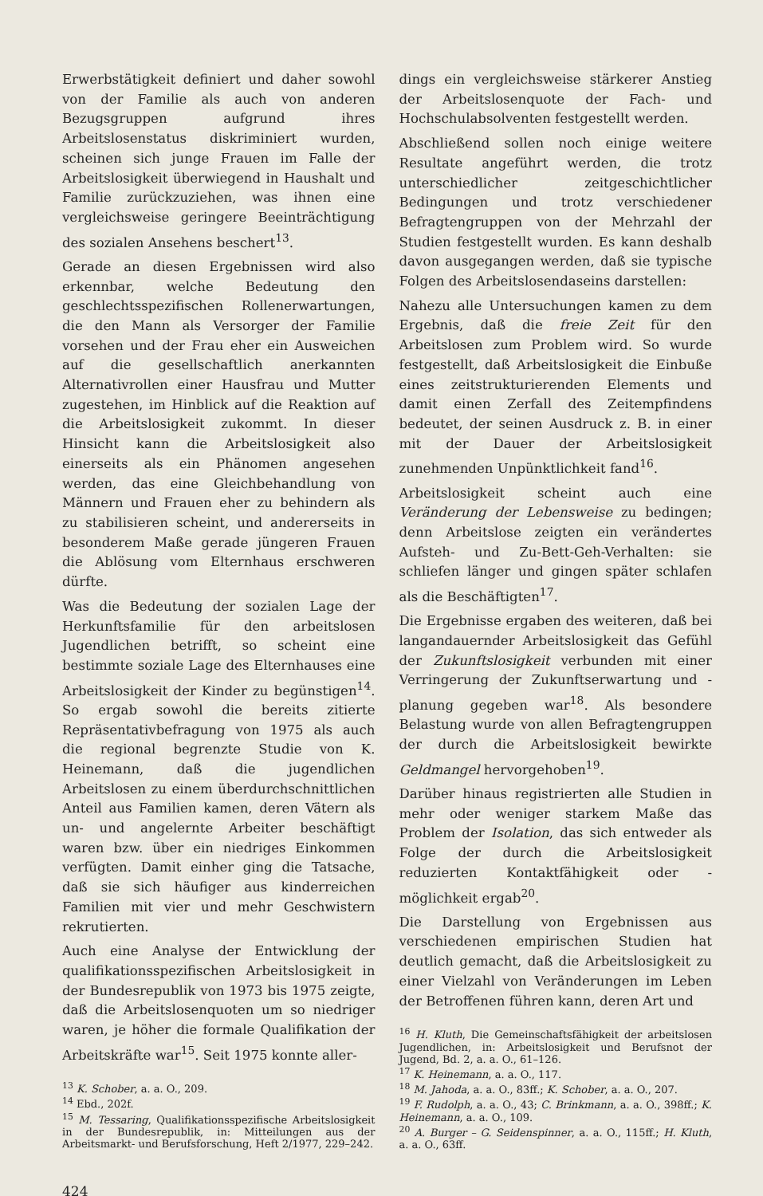Erwerbstätigkeit definiert und daher sowohl von der Familie als auch von anderen Bezugsgruppen aufgrund ihres Arbeitslosenstatus diskriminiert wurden, scheinen sich junge Frauen im Falle der Arbeitslosigkeit überwiegend in Haushalt und Familie zurückzuziehen, was ihnen eine vergleichsweise geringere Beeinträchtigung des sozialen Ansehens beschert<sup>13</sup>.
Gerade an diesen Ergebnissen wird also erkennbar, welche Bedeutung den geschlechtsspezifischen Rollenerwartungen, die den Mann als Versorger der Familie vorsehen und der Frau eher ein Ausweichen auf die gesellschaftlich anerkannten Alternativrollen einer Hausfrau und Mutter zugestehen, im Hinblick auf die Reaktion auf die Arbeitslosigkeit zukommt. In dieser Hinsicht kann die Arbeitslosigkeit also einerseits als ein Phänomen angesehen werden, das eine Gleichbehandlung von Männern und Frauen eher zu behindern als zu stabilisieren scheint, und andererseits in besonderem Maße gerade jüngeren Frauen die Ablösung vom Elternhaus erschweren dürfte.
Was die Bedeutung der sozialen Lage der Herkunftsfamilie für den arbeitslosen Jugendlichen betrifft, so scheint eine bestimmte soziale Lage des Elternhauses eine Arbeitslosigkeit der Kinder zu begünstigen<sup>14</sup>. So ergab sowohl die bereits zitierte Repräsentativbefragung von 1975 als auch die regional begrenzte Studie von K. Heinemann, daß die jugendlichen Arbeitslosen zu einem überdurchschnittlichen Anteil aus Familien kamen, deren Vätern als un- und angelernte Arbeiter beschäftigt waren bzw. über ein niedriges Einkommen verfügten. Damit einher ging die Tatsache, daß sie sich häufiger aus kinderreichen Familien mit vier und mehr Geschwistern rekrutierten.
Auch eine Analyse der Entwicklung der qualifikationsspezifischen Arbeitslosigkeit in der Bundesrepublik von 1973 bis 1975 zeigte, daß die Arbeitslosenquoten um so niedriger waren, je höher die formale Qualifikation der Arbeitskräfte war<sup>15</sup>. Seit 1975 konnte aller-
<sup>13</sup> K. Schober, a. a. O., 209.
<sup>14</sup> Ebd., 202f.
<sup>15</sup> M. Tessaring, Qualifikationsspezifische Arbeitslosigkeit in der Bundesrepublik, in: Mitteilungen aus der Arbeitsmarkt- und Berufsforschung, Heft 2/1977, 229–242.
424
dings ein vergleichsweise stärkerer Anstieg der Arbeitslosenquote der Fach- und Hochschulabsolventen festgestellt werden.
Abschließend sollen noch einige weitere Resultate angeführt werden, die trotz unterschiedlicher zeitgeschichtlicher Bedingungen und trotz verschiedener Befragtengruppen von der Mehrzahl der Studien festgestellt wurden. Es kann deshalb davon ausgegangen werden, daß sie typische Folgen des Arbeitslosendaseins darstellen:
Nahezu alle Untersuchungen kamen zu dem Ergebnis, daß die freie Zeit für den Arbeitslosen zum Problem wird. So wurde festgestellt, daß Arbeitslosigkeit die Einbuße eines zeitstrukturierenden Elements und damit einen Zerfall des Zeitempfindens bedeutet, der seinen Ausdruck z. B. in einer mit der Dauer der Arbeitslosigkeit zunehmenden Unpünktlichkeit fand<sup>16</sup>.
Arbeitslosigkeit scheint auch eine Veränderung der Lebensweise zu bedingen; denn Arbeitslose zeigten ein verändertes Aufsteh- und Zu-Bett-Geh-Verhalten: sie schliefen länger und gingen später schlafen als die Beschäftigten<sup>17</sup>.
Die Ergebnisse ergaben des weiteren, daß bei langandauernder Arbeitslosigkeit das Gefühl der Zukunftslosigkeit verbunden mit einer Verringerung der Zukunftserwartung und -planung gegeben war<sup>18</sup>. Als besondere Belastung wurde von allen Befragtengruppen der durch die Arbeitslosigkeit bewirkte Geldmangel hervorgehoben<sup>19</sup>.
Darüber hinaus registrierten alle Studien in mehr oder weniger starkem Maße das Problem der Isolation, das sich entweder als Folge der durch die Arbeitslosigkeit reduzierten Kontaktfähigkeit oder -möglichkeit ergab<sup>20</sup>.
Die Darstellung von Ergebnissen aus verschiedenen empirischen Studien hat deutlich gemacht, daß die Arbeitslosigkeit zu einer Vielzahl von Veränderungen im Leben der Betroffenen führen kann, deren Art und
<sup>16</sup> H. Kluth, Die Gemeinschaftsfähigkeit der arbeitslosen Jugendlichen, in: Arbeitslosigkeit und Berufsnot der Jugend, Bd. 2, a. a. O., 61–126.
<sup>17</sup> K. Heinemann, a. a. O., 117.
<sup>18</sup> M. Jahoda, a. a. O., 83ff.; K. Schober, a. a. O., 207.
<sup>19</sup> F. Rudolph, a. a. O., 43; C. Brinkmann, a. a. O., 398ff.; K. Heinemann, a. a. O., 109.
<sup>20</sup> A. Burger – G. Seidenspinner, a. a. O., 115ff.; H. Kluth, a. a. O., 63ff.